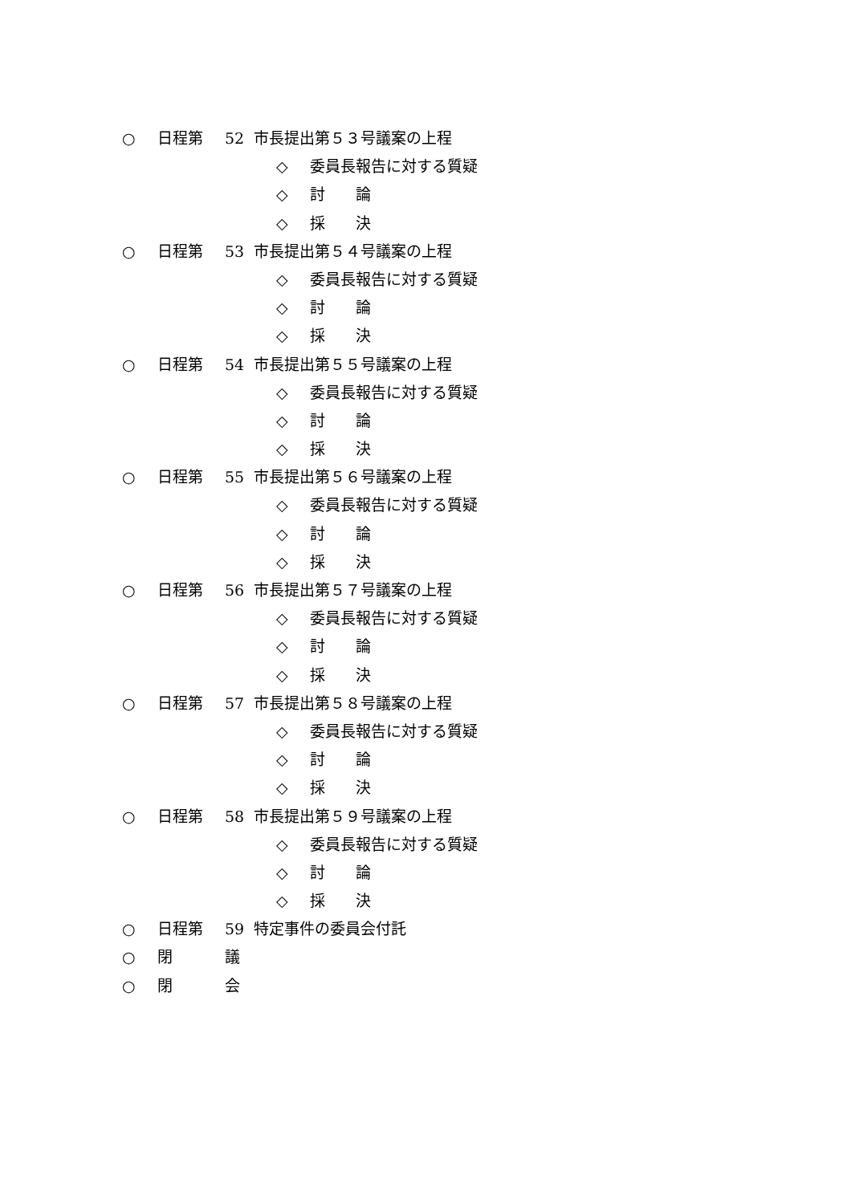○ 日程第 52 市長提出第５３号議案の上程
◇ 委員長報告に対する質疑
◇ 討　　論
◇ 採　　決
○ 日程第 53 市長提出第５４号議案の上程
◇ 委員長報告に対する質疑
◇ 討　　論
◇ 採　　決
○ 日程第 54 市長提出第５５号議案の上程
◇ 委員長報告に対する質疑
◇ 討　　論
◇ 採　　決
○ 日程第 55 市長提出第５６号議案の上程
◇ 委員長報告に対する質疑
◇ 討　　論
◇ 採　　決
○ 日程第 56 市長提出第５７号議案の上程
◇ 委員長報告に対する質疑
◇ 討　　論
◇ 採　　決
○ 日程第 57 市長提出第５８号議案の上程
◇ 委員長報告に対する質疑
◇ 討　　論
◇ 採　　決
○ 日程第 58 市長提出第５９号議案の上程
◇ 委員長報告に対する質疑
◇ 討　　論
◇ 採　　決
○ 日程第 59 特定事件の委員会付託
○ 閉 議
○ 閉 会